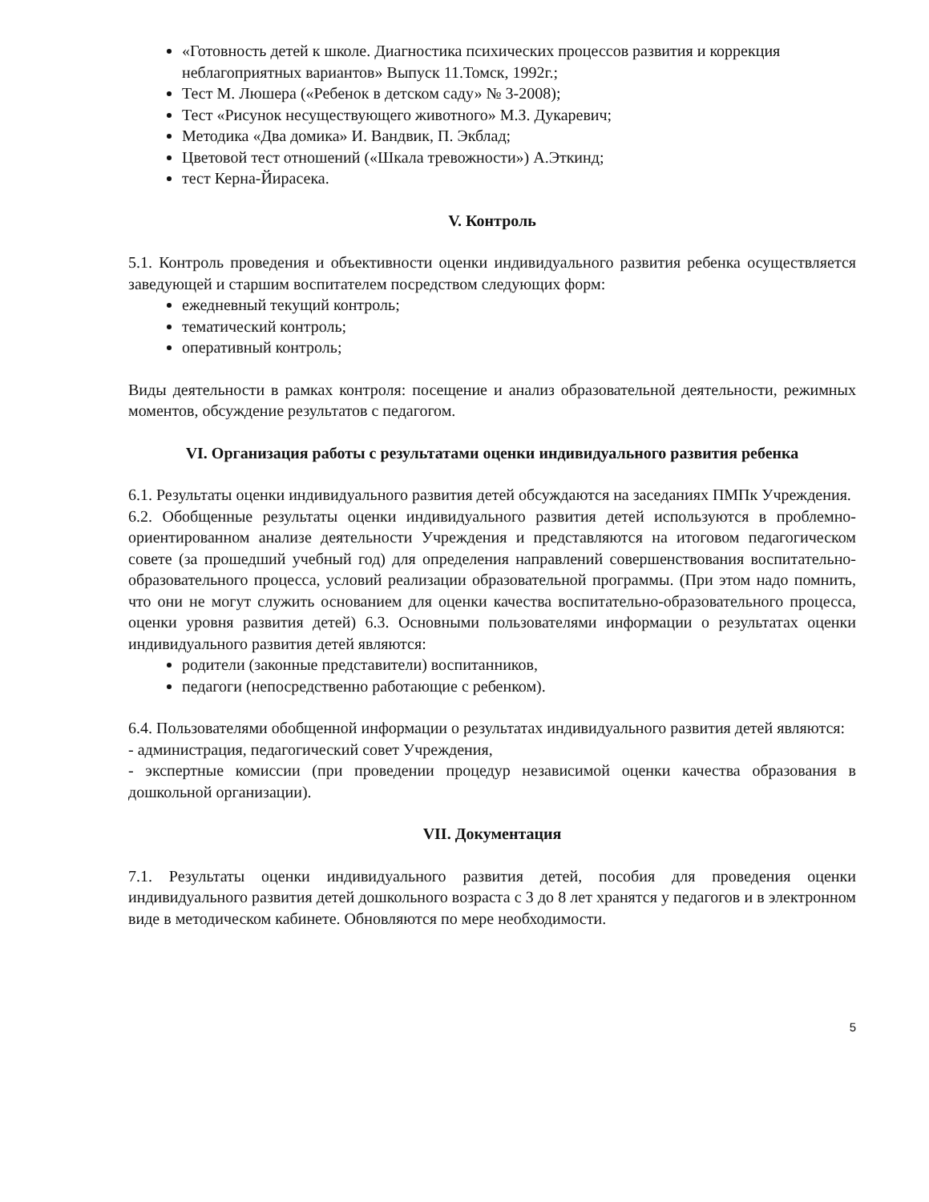«Готовность детей к школе. Диагностика психических процессов развития и коррекция неблагоприятных вариантов» Выпуск 11.Томск, 1992г.;
Тест М. Люшера («Ребенок в детском саду» № 3-2008);
Тест «Рисунок несуществующего животного» М.З. Дукаревич;
Методика «Два домика» И. Вандвик, П. Экблад;
Цветовой тест отношений («Шкала тревожности») А.Эткинд;
тест Керна-Йирасека.
V. Контроль
5.1. Контроль проведения и объективности оценки индивидуального развития ребенка осуществляется заведующей и старшим воспитателем посредством следующих форм:
ежедневный текущий контроль;
тематический контроль;
оперативный контроль;
Виды деятельности в рамках контроля: посещение и анализ образовательной деятельности, режимных моментов, обсуждение результатов с педагогом.
VI. Организация работы с результатами оценки индивидуального развития ребенка
6.1. Результаты оценки индивидуального развития детей обсуждаются на заседаниях ПМПк Учреждения.
6.2. Обобщенные результаты оценки индивидуального развития детей используются в проблемно-ориентированном анализе деятельности Учреждения и представляются на итоговом педагогическом совете (за прошедший учебный год) для определения направлений совершенствования воспитательно-образовательного процесса, условий реализации образовательной программы. (При этом надо помнить, что они не могут служить основанием для оценки качества воспитательно-образовательного процесса, оценки уровня развития детей) 6.3. Основными пользователями информации о результатах оценки индивидуального развития детей являются:
родители (законные представители) воспитанников,
педагоги (непосредственно работающие с ребенком).
6.4. Пользователями обобщенной информации о результатах индивидуального развития детей являются:
- администрация, педагогический совет Учреждения,
- экспертные комиссии (при проведении процедур независимой оценки качества образования в дошкольной организации).
VII. Документация
7.1. Результаты оценки индивидуального развития детей, пособия для проведения оценки индивидуального развития детей дошкольного возраста с 3 до 8 лет хранятся у педагогов и в электронном виде в методическом кабинете. Обновляются по мере необходимости.
5